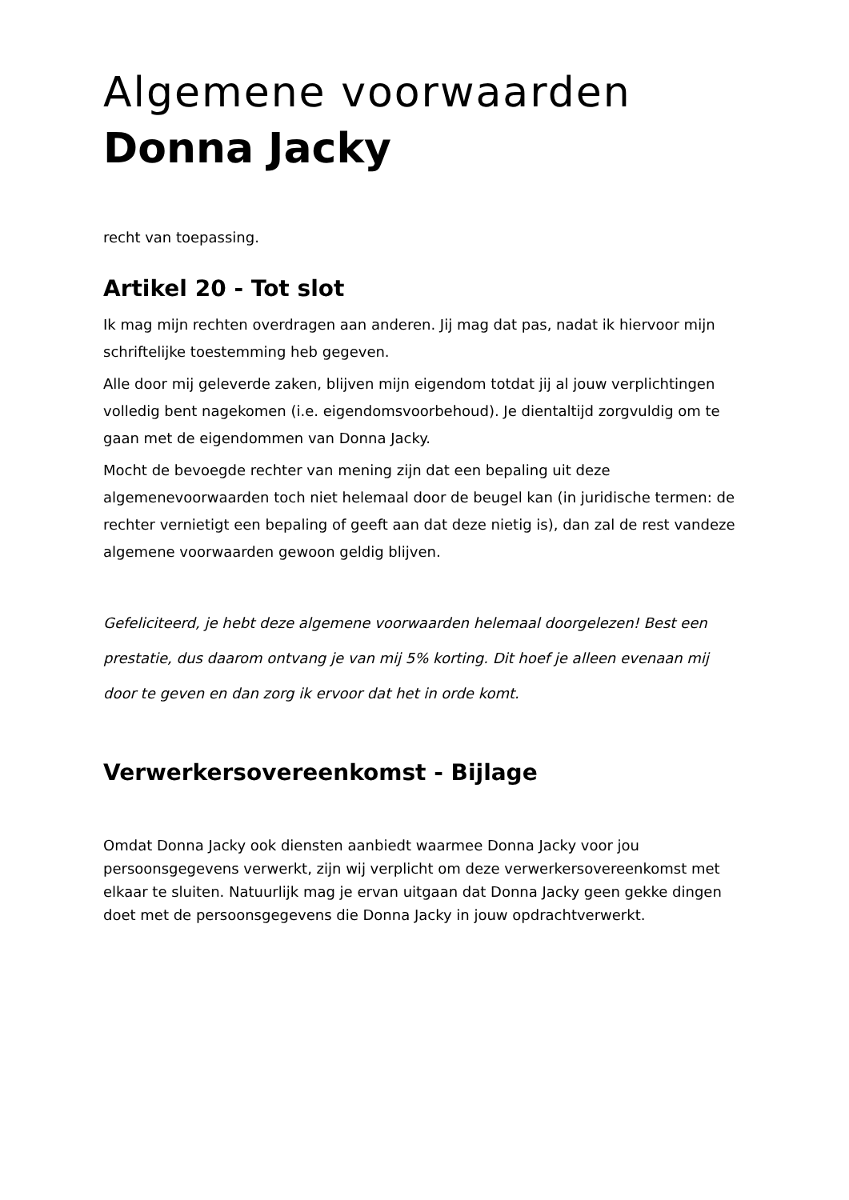Algemene voorwaarden
Donna Jacky
recht van toepassing.
Artikel 20 - Tot slot
Ik mag mijn rechten overdragen aan anderen. Jij mag dat pas, nadat ik hiervoor mijn schriftelijke toestemming heb gegeven.
Alle door mij geleverde zaken, blijven mijn eigendom totdat jij al jouw verplichtingen volledig bent nagekomen (i.e. eigendomsvoorbehoud). Je dientaltijd zorgvuldig om te gaan met de eigendommen van Donna Jacky.
Mocht de bevoegde rechter van mening zijn dat een bepaling uit deze algemenevoorwaarden toch niet helemaal door de beugel kan (in juridische termen: de rechter vernietigt een bepaling of geeft aan dat deze nietig is), dan zal de rest vandeze algemene voorwaarden gewoon geldig blijven.
Gefeliciteerd, je hebt deze algemene voorwaarden helemaal doorgelezen! Best een prestatie, dus daarom ontvang je van mij 5% korting. Dit hoef je alleen evenaan mij door te geven en dan zorg ik ervoor dat het in orde komt.
Verwerkersovereenkomst - Bijlage
Omdat Donna Jacky ook diensten aanbiedt waarmee Donna Jacky voor jou persoonsgegevens verwerkt, zijn wij verplicht om deze verwerkersovereenkomst met elkaar te sluiten. Natuurlijk mag je ervan uitgaan dat Donna Jacky geen gekke dingen doet met de persoonsgegevens die Donna Jacky in jouw opdrachtverwerkt.